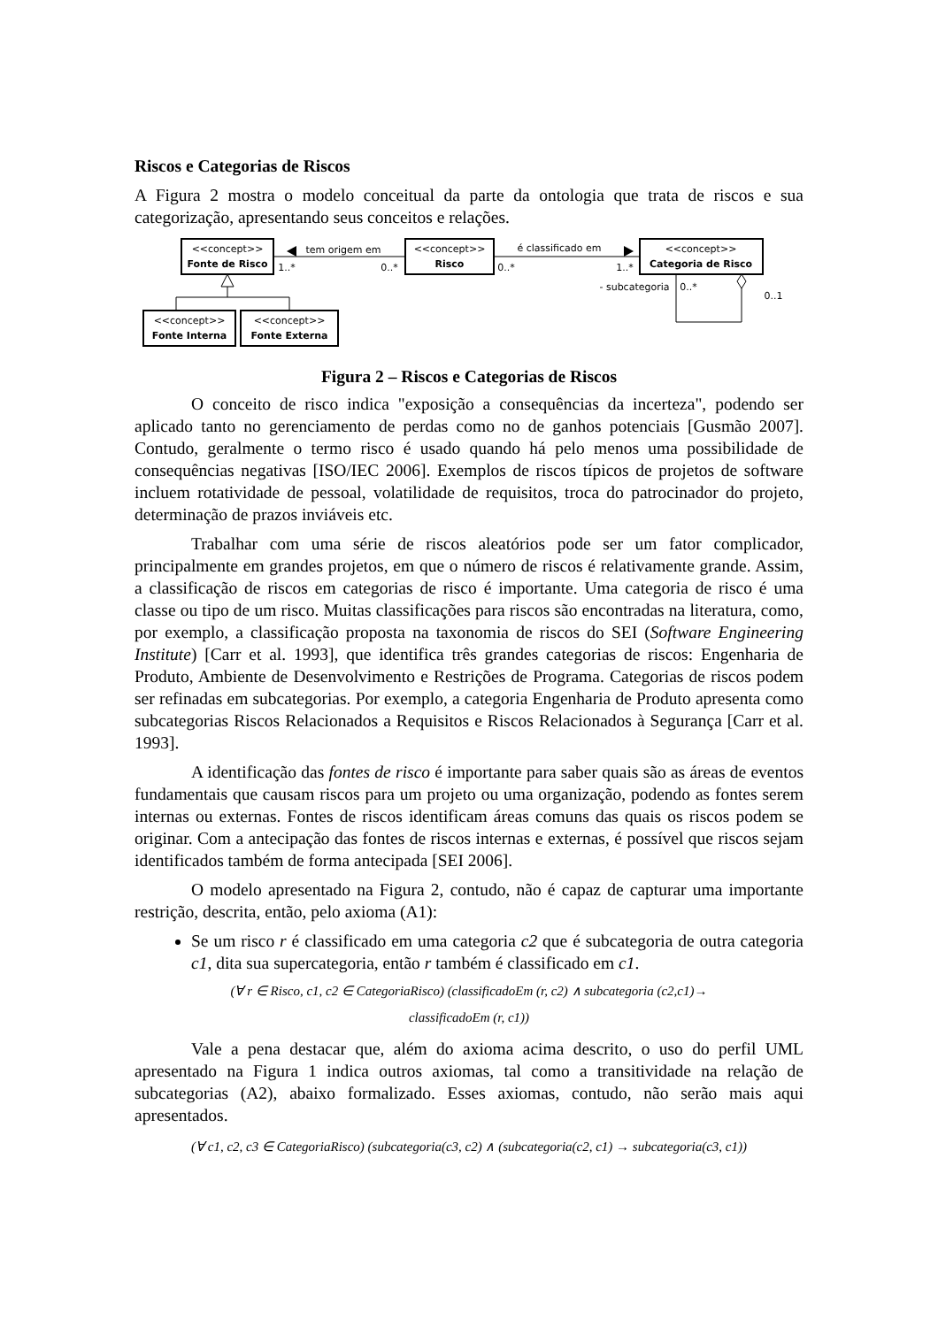Riscos e Categorias de Riscos
A Figura 2 mostra o modelo conceitual da parte da ontologia que trata de riscos e sua categorização, apresentando seus conceitos e relações.
<<concept>>
Fonte de Risco
<<concept>>
Risco
<<concept>>
Categoria de Risco
<<concept>>
Fonte Interna
<<concept>>
Fonte Externa
tem origem em
é classificado em
1..*
0..*
0..*
1..*
- subcategoria
0..*
0..1
Figura 2 – Riscos e Categorias de Riscos
O conceito de risco indica "exposição a consequências da incerteza", podendo ser aplicado tanto no gerenciamento de perdas como no de ganhos potenciais [Gusmão 2007]. Contudo, geralmente o termo risco é usado quando há pelo menos uma possibilidade de consequências negativas [ISO/IEC 2006]. Exemplos de riscos típicos de projetos de software incluem rotatividade de pessoal, volatilidade de requisitos, troca do patrocinador do projeto, determinação de prazos inviáveis etc.
Trabalhar com uma série de riscos aleatórios pode ser um fator complicador, principalmente em grandes projetos, em que o número de riscos é relativamente grande. Assim, a classificação de riscos em categorias de risco é importante. Uma categoria de risco é uma classe ou tipo de um risco. Muitas classificações para riscos são encontradas na literatura, como, por exemplo, a classificação proposta na taxonomia de riscos do SEI (Software Engineering Institute) [Carr et al. 1993], que identifica três grandes categorias de riscos: Engenharia de Produto, Ambiente de Desenvolvimento e Restrições de Programa. Categorias de riscos podem ser refinadas em subcategorias. Por exemplo, a categoria Engenharia de Produto apresenta como subcategorias Riscos Relacionados a Requisitos e Riscos Relacionados à Segurança [Carr et al. 1993].
A identificação das fontes de risco é importante para saber quais são as áreas de eventos fundamentais que causam riscos para um projeto ou uma organização, podendo as fontes serem internas ou externas. Fontes de riscos identificam áreas comuns das quais os riscos podem se originar. Com a antecipação das fontes de riscos internas e externas, é possível que riscos sejam identificados também de forma antecipada [SEI 2006].
O modelo apresentado na Figura 2, contudo, não é capaz de capturar uma importante restrição, descrita, então, pelo axioma (A1):
Se um risco r é classificado em uma categoria c2 que é subcategoria de outra categoria c1, dita sua supercategoria, então r também é classificado em c1.
(∀ r ∈ Risco, c1, c2 ∈ CategoriaRisco) (classificadoEm (r, c2) ∧ subcategoria (c2,c1)→
classificadoEm (r, c1))
Vale a pena destacar que, além do axioma acima descrito, o uso do perfil UML apresentado na Figura 1 indica outros axiomas, tal como a transitividade na relação de subcategorias (A2), abaixo formalizado. Esses axiomas, contudo, não serão mais aqui apresentados.
(∀ c1, c2, c3 ∈ CategoriaRisco) (subcategoria(c3, c2) ∧ (subcategoria(c2, c1) → subcategoria(c3, c1))